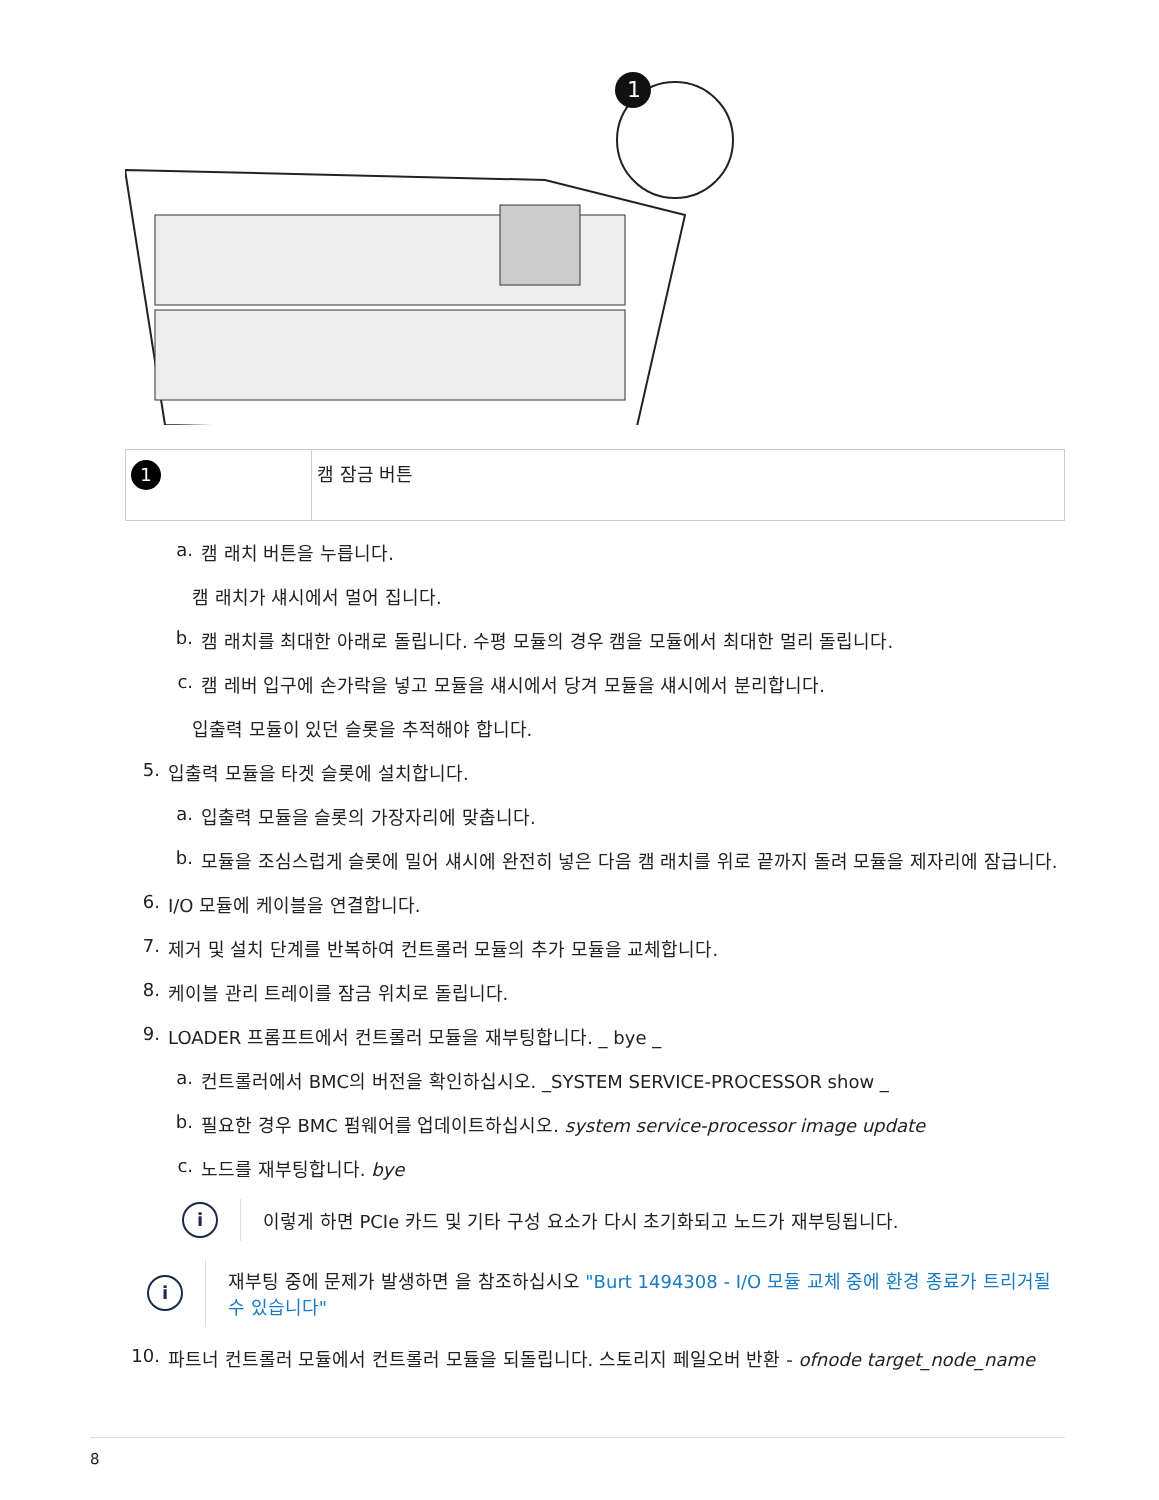1
| 1 | 캠 잠금 버튼 |
a. 캠 래치 버튼을 누릅니다.
캠 래치가 섀시에서 멀어 집니다.
b. 캠 래치를 최대한 아래로 돌립니다. 수평 모듈의 경우 캠을 모듈에서 최대한 멀리 돌립니다.
c. 캠 레버 입구에 손가락을 넣고 모듈을 섀시에서 당겨 모듈을 섀시에서 분리합니다.
입출력 모듈이 있던 슬롯을 추적해야 합니다.
5. 입출력 모듈을 타겟 슬롯에 설치합니다.
a. 입출력 모듈을 슬롯의 가장자리에 맞춥니다.
b. 모듈을 조심스럽게 슬롯에 밀어 섀시에 완전히 넣은 다음 캠 래치를 위로 끝까지 돌려 모듈을 제자리에 잠급니다.
6. I/O 모듈에 케이블을 연결합니다.
7. 제거 및 설치 단계를 반복하여 컨트롤러 모듈의 추가 모듈을 교체합니다.
8. 케이블 관리 트레이를 잠금 위치로 돌립니다.
9. LOADER 프롬프트에서 컨트롤러 모듈을 재부팅합니다. _ bye _
a. 컨트롤러에서 BMC의 버전을 확인하십시오. _SYSTEM SERVICE-PROCESSOR show _
b. 필요한 경우 BMC 펌웨어를 업데이트하십시오. system service-processor image update
c. 노드를 재부팅합니다. bye
i 이렇게 하면 PCIe 카드 및 기타 구성 요소가 다시 초기화되고 노드가 재부팅됩니다.
i 재부팅 중에 문제가 발생하면 을 참조하십시오 "Burt 1494308 - I/O 모듈 교체 중에 환경 종료가 트리거될 수 있습니다"
10. 파트너 컨트롤러 모듈에서 컨트롤러 모듈을 되돌립니다. 스토리지 페일오버 반환 - ofnode target_node_name
8